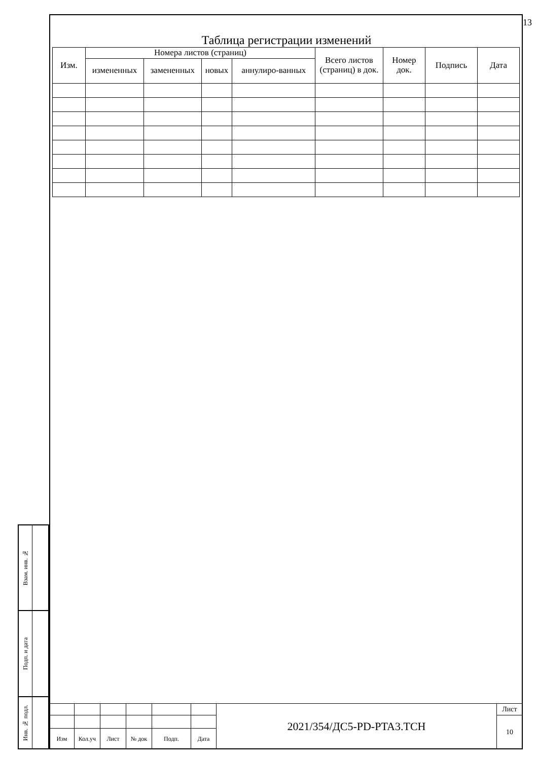13
Таблица регистрации изменений
| Изм. | Номера листов (страниц) | | | | Всего листов (страниц) в док. | Номер док. | Подпись | Дата |
| --- | --- | --- | --- | --- | --- | --- | --- | --- |
| | измененных | замененных | новых | аннулиро-ванных | | | | |
Взам. инв. №
Подп. и дата
Инв. № подл.
| | | | | | | 2021/354/ДС5-PD-PTA3.TCH | Лист |
| | | | | | | | 10 |
| Изм | Кол.уч | Лист | № док | Подп. | Дата | | |